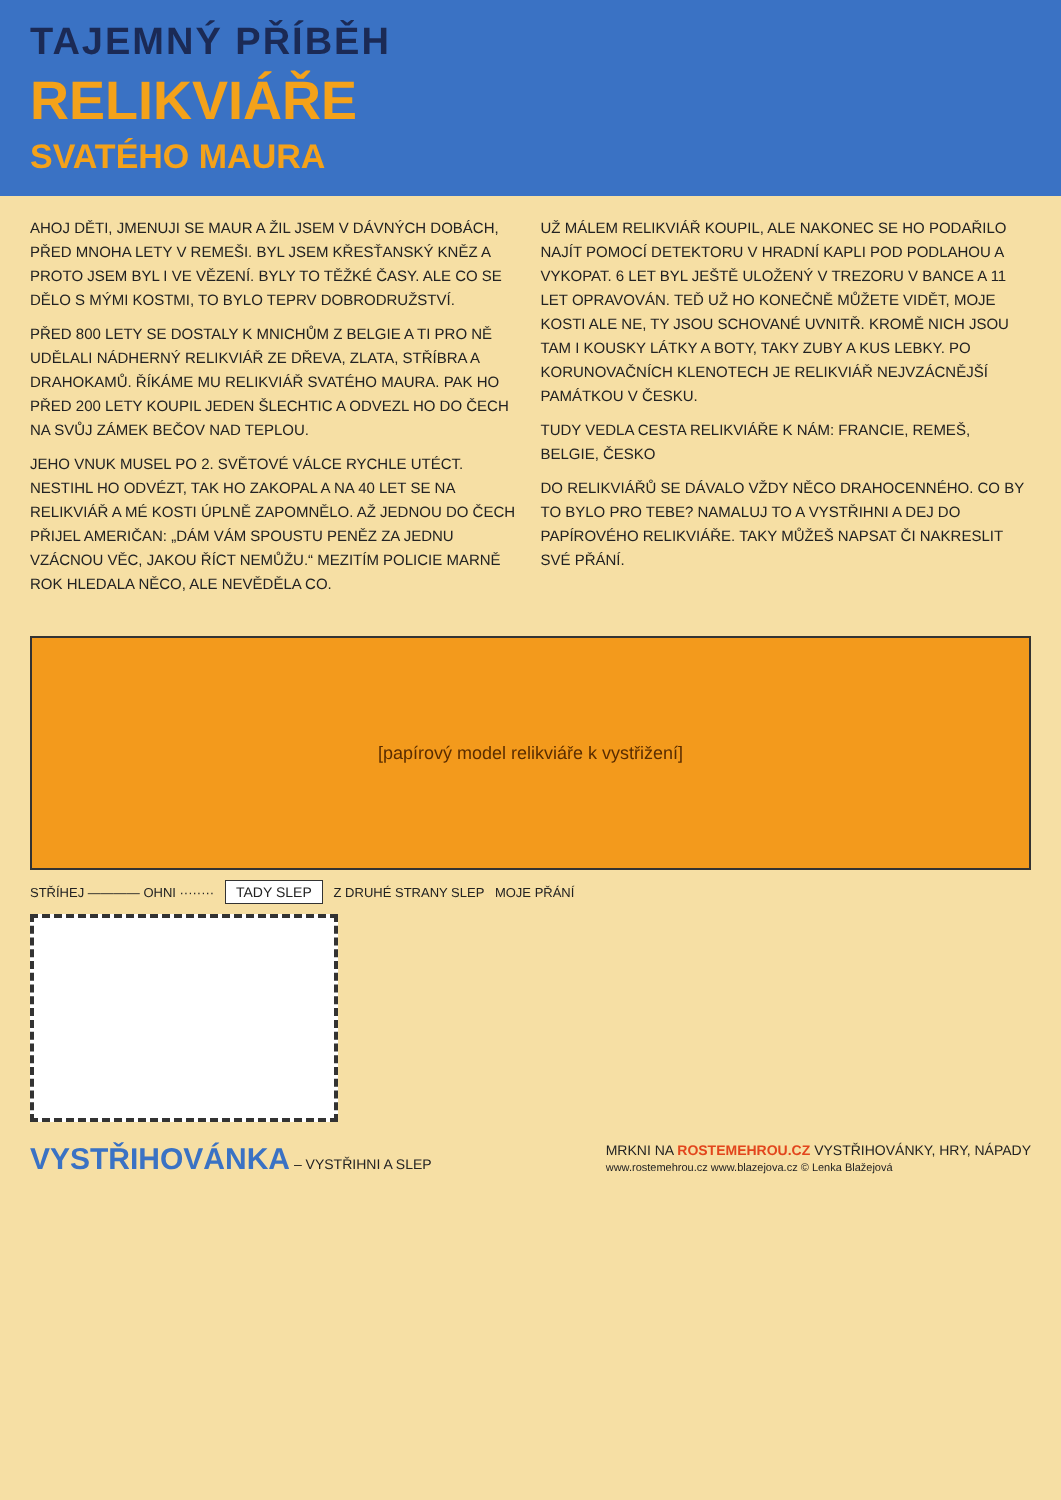TAJEMNÝ PŘÍBĚH
RELIKVIÁŘE
SVATÉHO MAURA
AHOJ DĚTI, JMENUJI SE MAUR A ŽIL JSEM V DÁVNÝCH DOBÁCH, PŘED MNOHA LETY V REMEŠI. BYL JSEM KŘESŤANSKÝ KNĚZ A PROTO JSEM BYL I VE VĚZENÍ. BYLY TO TĚŽKÉ ČASY. ALE CO SE DĚLO S MÝMI KOSTMI, TO BYLO TEPRV DOBRODRUŽSTVÍ.
PŘED 800 LETY SE DOSTALY K MNICHŮM Z BELGIE A TI PRO NĚ UDĚLALI NÁDHERNÝ RELIKVIÁŘ ZE DŘEVA, ZLATA, STŘÍBRA A DRAHOKAMŮ. ŘÍKÁME MU RELIKVIÁŘ SVATÉHO MAURA. PAK HO PŘED 200 LETY KOUPIL JEDEN ŠLECHTIC A ODVEZL HO DO ČECH NA SVŮJ ZÁMEK BEČOV NAD TEPLOU.
JEHO VNUK MUSEL PO 2. SVĚTOVÉ VÁLCE RYCHLE UTÉCT. NESTIHL HO ODVÉZT, TAK HO ZAKOPAL A NA 40 LET SE NA RELIKVIÁŘ A MÉ KOSTI ÚPLNĚ ZAPOMNĚLO. AŽ JEDNOU DO ČECH PŘIJEL AMERIČAN: „DÁM VÁM SPOUSTU PENĚZ ZA JEDNU VZÁCNOU VĚC, JAKOU ŘÍCT NEMŮŽU.“ MEZITÍM POLICIE MARNĚ ROK HLEDALA NĚCO, ALE NEVĚDĚLA CO.
UŽ MÁLEM RELIKVIÁŘ KOUPIL, ALE NAKONEC SE HO PODAŘILO NAJÍT POMOCÍ DETEKTORU V HRADNÍ KAPLI POD PODLAHOU A VYKOPAT. 6 LET BYL JEŠTĚ ULOŽENÝ V TREZORU V BANCE A 11 LET OPRAVOVÁN. TEĎ UŽ HO KONEČNĚ MŮŽETE VIDĚT, MOJE KOSTI ALE NE, TY JSOU SCHOVANÉ UVNITŘ. KROMĚ NICH JSOU TAM I KOUSKY LÁTKY A BOTY, TAKY ZUBY A KUS LEBKY. PO KORUNOVAČNÍCH KLENOTECH JE RELIKVIÁŘ NEJVZÁCNĚJŠÍ PAMÁTKOU V ČESKU.
TUDY VEDLA CESTA RELIKVIÁŘE K NÁM: FRANCIE, REMEŠ, BELGIE, ČESKO
DO RELIKVIÁŘŮ SE DÁVALO VŽDY NĚCO DRAHOCENNÉHO. CO BY TO BYLO PRO TEBE? NAMALUJ TO A VYSTŘIHNI A DEJ DO PAPÍROVÉHO RELIKVIÁŘE. TAKY MŮŽEŠ NAPSAT ČI NAKRESLIT SVÉ PŘÁNÍ.
[papírový model relikviáře k vystřižení]
STŘÍHEJ ———— OHNI ········ TADY SLEP Z DRUHÉ STRANY SLEP MOJE PŘÁNÍ
VYSTŘIHOVÁNKA – VYSTŘIHNI A SLEP
MRKNI NA ROSTEMEHROU.CZ VYSTŘIHOVÁNKY, HRY, NÁPADY
www.rostemehrou.cz www.blazejova.cz © Lenka Blažejová